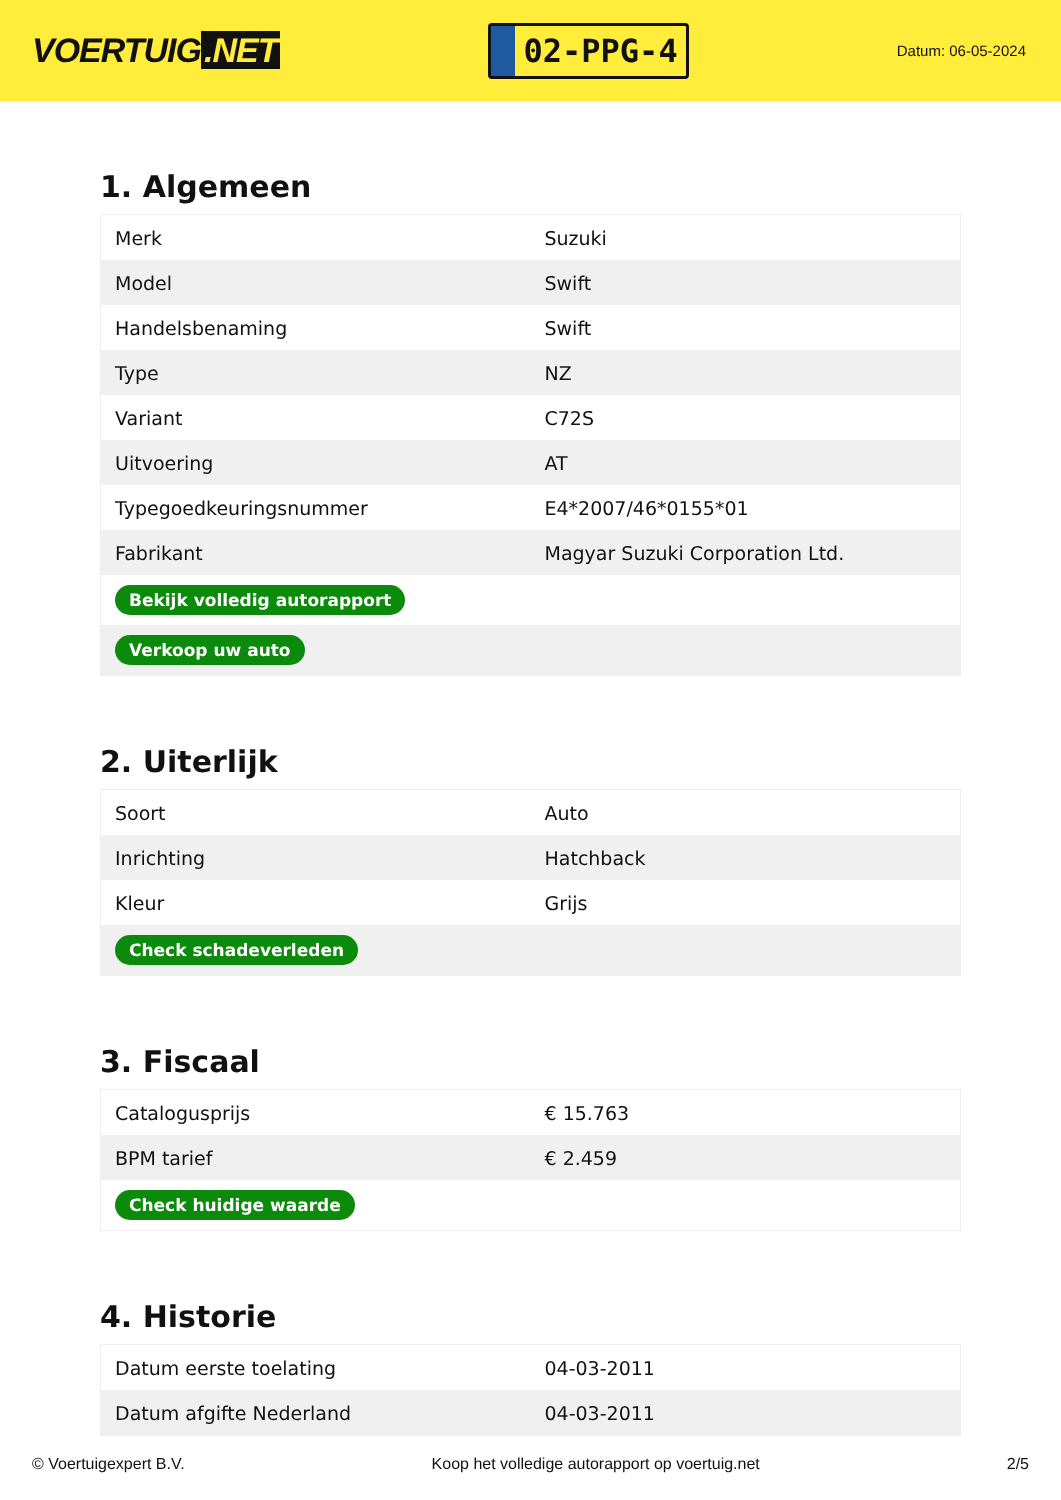VOERTUIG.NET
02-PPG-4
Datum: 06-05-2024
1. Algemeen
| Merk | Suzuki |
| Model | Swift |
| Handelsbenaming | Swift |
| Type | NZ |
| Variant | C72S |
| Uitvoering | AT |
| Typegoedkeuringsnummer | E4*2007/46*0155*01 |
| Fabrikant | Magyar Suzuki Corporation Ltd. |
| Bekijk volledig autorapport | |
| Verkoop uw auto | |
2. Uiterlijk
| Soort | Auto |
| Inrichting | Hatchback |
| Kleur | Grijs |
| Check schadeverleden | |
3. Fiscaal
| Catalogusprijs | € 15.763 |
| BPM tarief | € 2.459 |
| Check huidige waarde | |
4. Historie
| Datum eerste toelating | 04-03-2011 |
| Datum afgifte Nederland | 04-03-2011 |
© Voertuigexpert B.V. Koop het volledige autorapport op voertuig.net 2/5